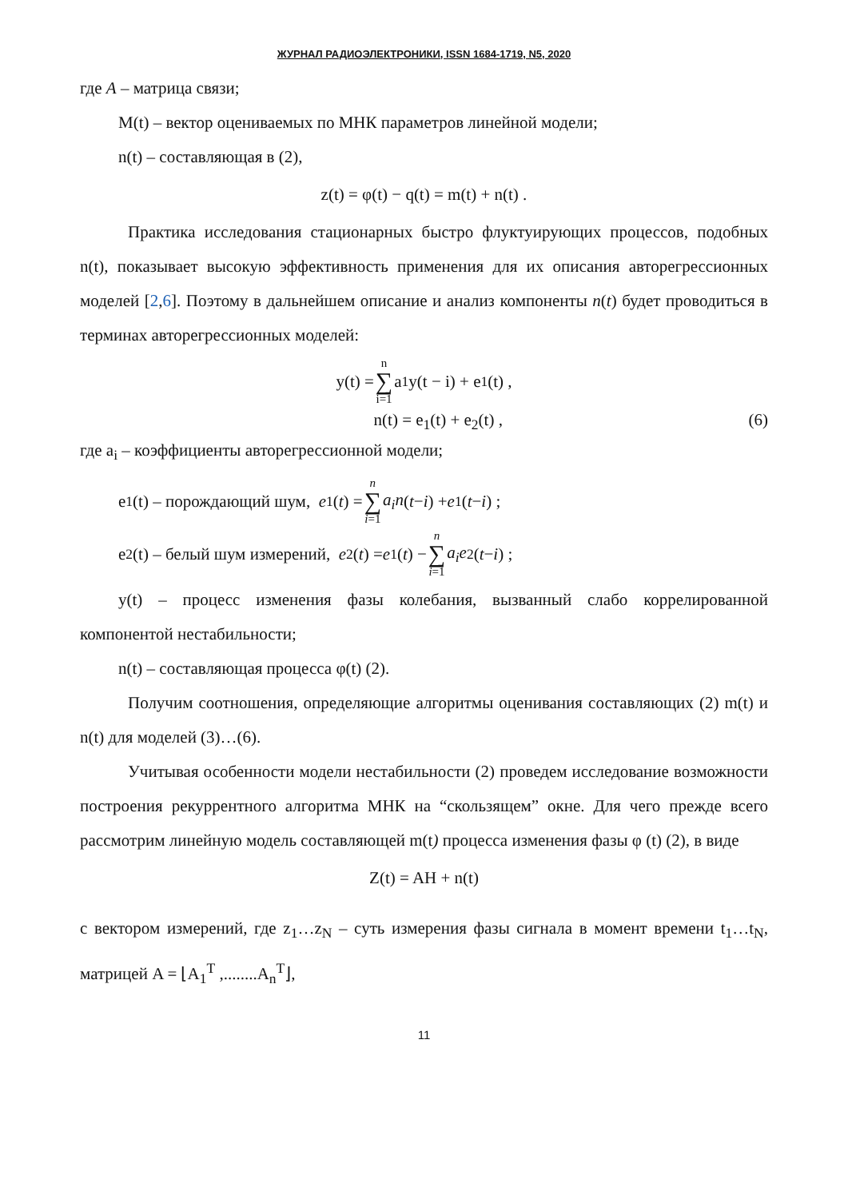ЖУРНАЛ РАДИОЭЛЕКТРОНИКИ, ISSN 1684-1719, N5, 2020
где A – матрица связи;
M(t) – вектор оцениваемых по МНК параметров линейной модели;
n(t) – составляющая в (2),
z(t) = φ(t) − q(t) = m(t) + n(t) .
Практика исследования стационарных быстро флуктуирующих процессов, подобных n(t), показывает высокую эффективность применения для их описания авторегрессионных моделей [2,6]. Поэтому в дальнейшем описание и анализ компоненты n(t) будет проводиться в терминах авторегрессионных моделей:
y(t) = n ∑ i=1 a<sub>1</sub>y(t − i) + e<sub>1</sub>(t) ,
n(t) = e<sub>1</sub>(t) + e<sub>2</sub>(t) , (6)
где a<sub>i</sub> – коэффициенты авторегрессионной модели;
e<sub>1</sub>(t) – порождающий шум, e<sub>1</sub>(t) = n ∑ i=1 a<sub>i</sub>n (t − i) + e<sub>1</sub>(t − i) ;
e<sub>2</sub>(t) – белый шум измерений, e<sub>2</sub>(t) = e<sub>1</sub>(t) − n ∑ i=1 a<sub>i</sub>e<sub>2</sub>(t − i) ;
y(t) – процесс изменения фазы колебания, вызванный слабо коррелированной компонентой нестабильности;
n(t) – составляющая процесса φ(t) (2).
Получим соотношения, определяющие алгоритмы оценивания составляющих (2) m(t) и n(t) для моделей (3)…(6).
Учитывая особенности модели нестабильности (2) проведем исследование возможности построения рекуррентного алгоритма МНК на “скользящем” окне. Для чего прежде всего рассмотрим линейную модель составляющей m(t) процесса изменения фазы φ (t) (2), в виде
Z(t) = AH + n(t)
с вектором измерений, где z<sub>1</sub>…z<sub>N</sub> – суть измерения фазы сигнала в момент времени t<sub>1</sub>…t<sub>N</sub>, матрицей A = ⌊A<sub>1</sub><sup>T</sup> ,........A<sub>n</sub><sup>T</sup>⌋,
11